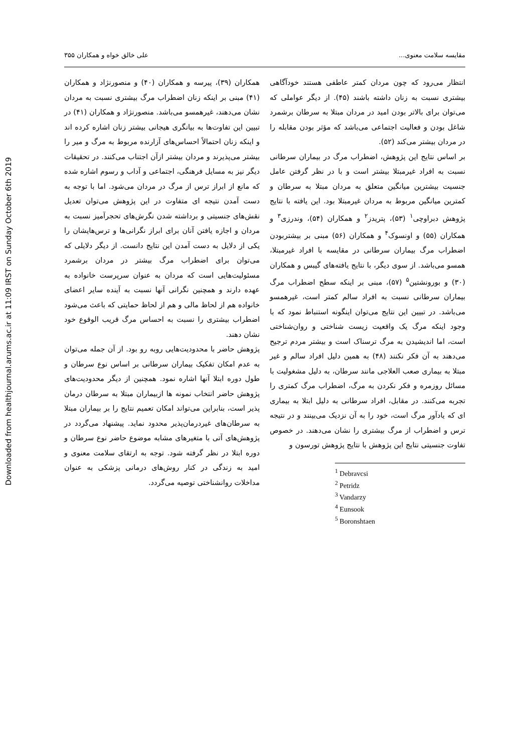Downloaded from healthjournal.arums.ac.ir at 11:09 IRST on Sunday October 6th 2019
مقایسه سلامت معنوی... علی خالق خواه و همکاران ۳۵۵
انتظار می‌رود که چون مردان کمتر عاطفی هستند خودآگاهی بیشتری نسبت به زنان داشته باشند (۴۵). از دیگر عواملی که می‌توان برای بالاتر بودن امید در مردان مبتلا به سرطان برشمرد شاغل بودن و فعالیت اجتماعی می‌باشد که مؤثر بودن مقابله را در مردان بیشتر می‌کند (۵۲).
بر اساس نتایج این پژوهش، اضطراب مرگ در بیماران سرطانی نسبت به افراد غیرمبتلا بیشتر است و با در نظر گرفتن عامل جنسیت بیشترین میانگین متعلق به مردان مبتلا به سرطان و کمترین میانگین مربوط به مردان غیرمبتلا بود. این یافته با نتایج پژوهش دبراوچی<sup>۱</sup> (۵۳)، پتریدز<sup>۲</sup> و همکاران (۵۴)، وندرزی<sup>۳</sup> و همکاران (۵۵) و اونسوک<sup>۴</sup> و همکاران (۵۶) مبنی بر بیشتربودن اضطراب مرگ بیماران سرطانی در مقایسه با افراد غیرمبتلا، همسو می‌باشد. از سوی دیگر، با نتایج یافته‌های گیبس و همکاران (۳۰) و بورونشتین<sup>۵</sup> (۵۷)، مبنی بر اینکه سطح اضطراب مرگ بیماران سرطانی نسبت به افراد سالم کمتر است، غیرهمسو می‌باشد. در تبیین این نتایج می‌توان اینگونه استنباط نمود که با وجود اینکه مرگ یک واقعیت زیست شناختی و روان‌شناختی است، اما اندیشیدن به مرگ ترسناک است و بیشتر مردم ترجیح می‌دهند به آن فکر نکنند (۴۸) به همین دلیل افراد سالم و غیر مبتلا به بیماری صعب العلاجی مانند سرطان، به دلیل مشغولیت با مسائل روزمره و فکر نکردن به مرگ، اضطراب مرگ کمتری را تجربه می‌کنند. در مقابل، افراد سرطانی به دلیل ابتلا به بیماری ای که یادآور مرگ است، خود را به آن نزدیک می‌بینند و در نتیجه ترس و اضطراب از مرگ بیشتری را نشان می‌دهند. در خصوص تفاوت جنسیتی نتایج این پژوهش با نتایج پژوهش تورسون و
<sup>1</sup> Debravcsi
<sup>2</sup> Petridz
<sup>3</sup> Vandarzy
<sup>4</sup> Eunsook
<sup>5</sup> Boronshtaen
همکاران (۳۹)، پیرسه و همکاران (۴۰) و منصورنژاد و همکاران (۴۱) مبنی بر اینکه زنان اضطراب مرگ بیشتری نسبت به مردان نشان می‌دهند، غیرهمسو می‌باشد. منصورنژاد و همکاران (۴۱) در تبیین این تفاوت‌ها به بیانگری هیجانی بیشتر زنان اشاره کرده اند و اینکه زنان احتمالاً احساس‌های آزارنده مربوط به مرگ و میر را بیشتر می‌پذیرند و مردان بیشتر ازآن اجتناب می‌کنند. در تحقیقات دیگر نیز به مسایل فرهنگی، اجتماعی و آداب و رسوم اشاره شده که مانع از ابراز ترس از مرگ در مردان می‌شود. اما با توجه به دست آمدن نتیجه ای متفاوت در این پژوهش می‌توان تعدیل نقش‌های جنسیتی و برداشته شدن نگرش‌های تحجرآمیز نسبت به مردان و اجازه یافتن آنان برای ابراز نگرانی‌ها و ترس‌هایشان را یکی از دلایل به دست آمدن این نتایج دانست. از دیگر دلایلی که می‌توان برای اضطراب مرگ بیشتر در مردان برشمرد مسئولیت‌هایی است که مردان به عنوان سرپرست خانواده به عهده دارند و همچنین نگرانی آنها نسبت به آینده سایر اعضای خانواده هم از لحاظ مالی و هم از لحاظ حمایتی که باعث می‌شود اضطراب بیشتری را نسبت به احساس مرگ قریب الوقوع خود نشان دهند.
پژوهش حاضر با محدودیت‌هایی روبه رو بود. از آن جمله می‌توان به عدم امکان تفکیک بیماران سرطانی بر اساس نوع سرطان و طول دوره ابتلا آنها اشاره نمود. همچنین از دیگر محدودیت‌های پژوهش حاضر انتخاب نمونه ها ازبیماران مبتلا به سرطان درمان پذیر است، بنابراین می‌تواند امکان تعمیم نتایج را بر بیماران مبتلا به سرطان‌های غیردرمان‌پذیر محدود نماید. پیشنهاد می‌گردد در پژوهش‌های آتی با متغیرهای مشابه موضوع حاضر نوع سرطان و دوره ابتلا در نظر گرفته شود. توجه به ارتقای سلامت معنوی و امید به زندگی در کنار روش‌های درمانی پزشکی به عنوان مداخلات روانشناختی توصیه می‌گردد.